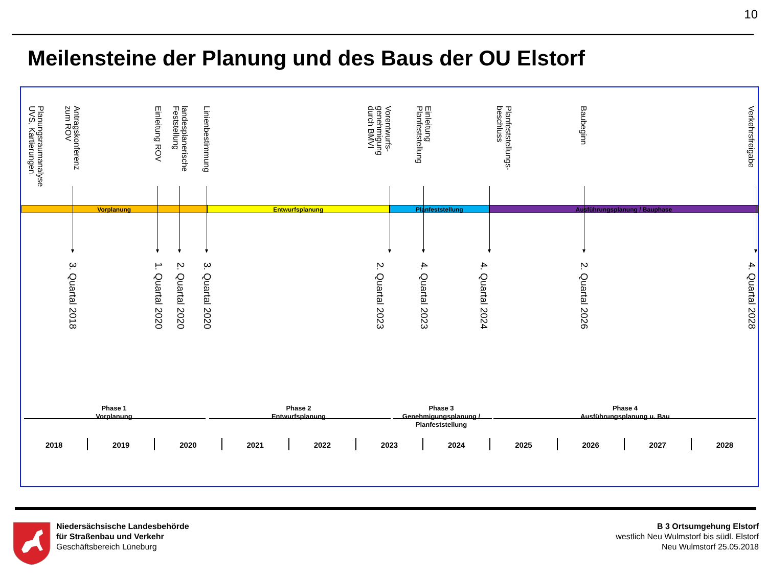10
Meilensteine der Planung und des Baus der OU Elstorf
Planungsraumanalyse
UVS, Kartierungen
Antragskonferenz
zum ROV
Einleitung ROV
landesplanerische
Feststellung
Linienbestimmung
Vorentwurfs-
genehmigung
durch BMVI
Einleitung
Planfeststellung
Planfeststellungs-
beschluss
Baubeginn
Verkehrsfreigabe
Vorplanung Entwurfsplanung Planfeststellung Ausführungsplanung / Bauphase
3. Quartal 2018
1. Quartal 2020
2. Quartal 2020
3. Quartal 2020
2. Quartal 2023
4. Quartal 2023
4. Quartal 2024
2. Quartal 2026
4. Quartal 2028
Phase 1
Vorplanung
Phase 2
Entwurfsplanung
Phase 3
Genehmigungsplanung / Planfeststellung
Phase 4
Ausführungsplanung u. Bau
2018 2019 2020 2021 2022 2023 2024 2025 2026 2027 2028
Niedersächsische Landesbehörde
für Straßenbau und Verkehr
Geschäftsbereich Lüneburg
B 3 Ortsumgehung Elstorf
westlich Neu Wulmstorf bis südl. Elstorf
Neu Wulmstorf 25.05.2018